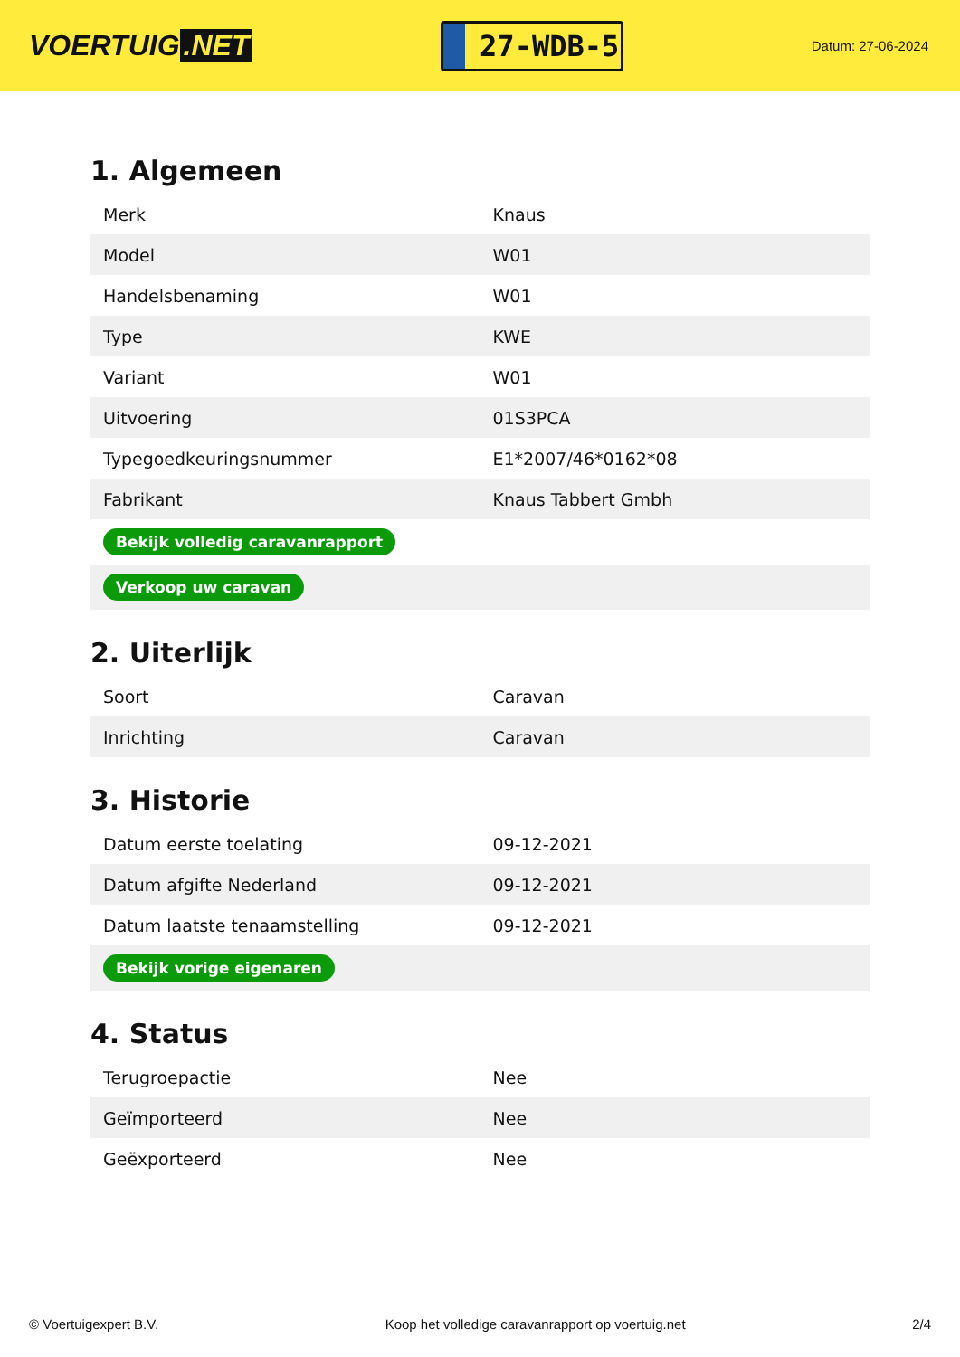VOERTUIG.NET
27-WDB-5
Datum: 27-06-2024
1. Algemeen
| Merk | Knaus |
| Model | W01 |
| Handelsbenaming | W01 |
| Type | KWE |
| Variant | W01 |
| Uitvoering | 01S3PCA |
| Typegoedkeuringsnummer | E1*2007/46*0162*08 |
| Fabrikant | Knaus Tabbert Gmbh |
| Bekijk volledig caravanrapport | |
| Verkoop uw caravan | |
2. Uiterlijk
| Soort | Caravan |
| Inrichting | Caravan |
3. Historie
| Datum eerste toelating | 09-12-2021 |
| Datum afgifte Nederland | 09-12-2021 |
| Datum laatste tenaamstelling | 09-12-2021 |
| Bekijk vorige eigenaren | |
4. Status
| Terugroepactie | Nee |
| Geïmporteerd | Nee |
| Geëxporteerd | Nee |
© Voertuigexpert B.V. Koop het volledige caravanrapport op voertuig.net 2/4